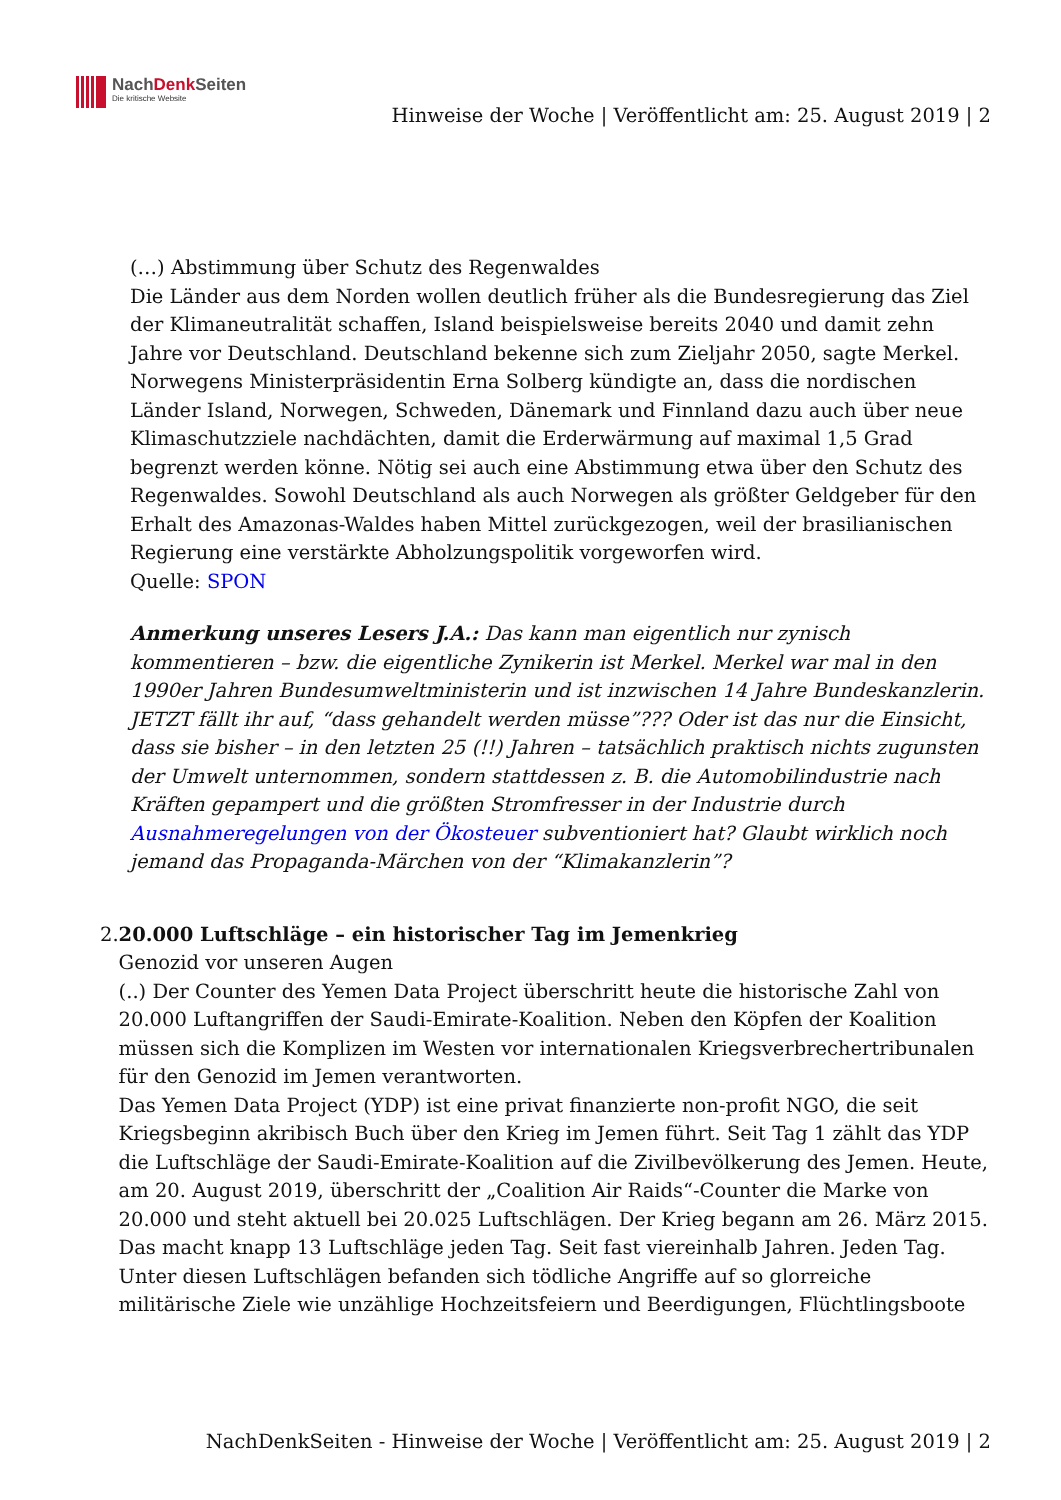NachDenk Seiten
Die kritische Website
Hinweise der Woche | Veröffentlicht am: 25. August 2019 | 2
(…) Abstimmung über Schutz des Regenwaldes
Die Länder aus dem Norden wollen deutlich früher als die Bundesregierung das Ziel der Klimaneutralität schaffen, Island beispielsweise bereits 2040 und damit zehn Jahre vor Deutschland. Deutschland bekenne sich zum Zieljahr 2050, sagte Merkel. Norwegens Ministerpräsidentin Erna Solberg kündigte an, dass die nordischen Länder Island, Norwegen, Schweden, Dänemark und Finnland dazu auch über neue Klimaschutzziele nachdächten, damit die Erderwärmung auf maximal 1,5 Grad begrenzt werden könne. Nötig sei auch eine Abstimmung etwa über den Schutz des Regenwaldes. Sowohl Deutschland als auch Norwegen als größter Geldgeber für den Erhalt des Amazonas-Waldes haben Mittel zurückgezogen, weil der brasilianischen Regierung eine verstärkte Abholzungspolitik vorgeworfen wird.
Quelle: SPON
Anmerkung unseres Lesers J.A.: Das kann man eigentlich nur zynisch kommentieren – bzw. die eigentliche Zynikerin ist Merkel. Merkel war mal in den 1990er Jahren Bundesumweltministerin und ist inzwischen 14 Jahre Bundeskanzlerin. JETZT fällt ihr auf, “dass gehandelt werden müsse”??? Oder ist das nur die Einsicht, dass sie bisher – in den letzten 25 (!!) Jahren – tatsächlich praktisch nichts zugunsten der Umwelt unternommen, sondern stattdessen z. B. die Automobilindustrie nach Kräften gepampert und die größten Stromfresser in der Industrie durch Ausnahmeregelungen von der Ökosteuer subventioniert hat? Glaubt wirklich noch jemand das Propaganda-Märchen von der “Klimakanzlerin”?
2. 20.000 Luftschläge – ein historischer Tag im Jemenkrieg
Genozid vor unseren Augen
(..) Der Counter des Yemen Data Project überschritt heute die historische Zahl von 20.000 Luftangriffen der Saudi-Emirate-Koalition. Neben den Köpfen der Koalition müssen sich die Komplizen im Westen vor internationalen Kriegsverbrechertribunalen für den Genozid im Jemen verantworten.
Das Yemen Data Project (YDP) ist eine privat finanzierte non-profit NGO, die seit Kriegsbeginn akribisch Buch über den Krieg im Jemen führt. Seit Tag 1 zählt das YDP die Luftschläge der Saudi-Emirate-Koalition auf die Zivilbevölkerung des Jemen. Heute, am 20. August 2019, überschritt der „Coalition Air Raids“-Counter die Marke von 20.000 und steht aktuell bei 20.025 Luftschlägen. Der Krieg begann am 26. März 2015. Das macht knapp 13 Luftschläge jeden Tag. Seit fast viereinhalb Jahren. Jeden Tag.
Unter diesen Luftschlägen befanden sich tödliche Angriffe auf so glorreiche militärische Ziele wie unzählige Hochzeitsfeiern und Beerdigungen, Flüchtlingsboote
NachDenkSeiten - Hinweise der Woche | Veröffentlicht am: 25. August 2019 | 2